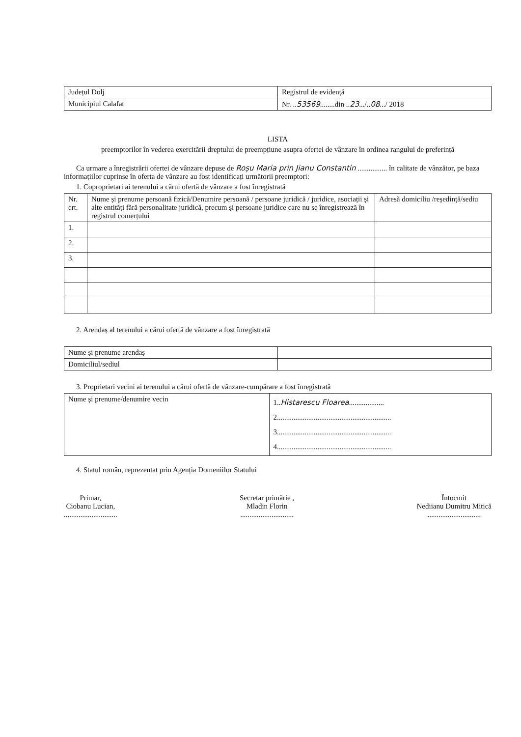| Județul Dolj | Registrul de evidență |
| Municipiul Calafat | Nr. .. 53569 ........din .. 23 .../.. 08 .../ 2018 |
LISTA
preemptorilor în vederea exercitării dreptului de preempțiune asupra ofertei de vânzare în ordinea rangului de preferință
Ca urmare a înregistrării ofertei de vânzare depuse de Roșu Maria prin Jianu Constantin ................ în calitate de vânzător, pe baza informațiilor cuprinse în oferta de vânzare au fost identificați următorii preemptori:
1. Coproprietari ai terenului a cărui ofertă de vânzare a fost înregistrată
| Nr. crt. | Nume și prenume persoană fizică/Denumire persoană / persoane juridică / juridice, asociații și alte entități fără personalitate juridică, precum și persoane juridice care nu se înregistrează în registrul comerțului | Adresă domiciliu /reședință/sediu |
| --- | --- | --- |
| 1. | | |
| 2. | | |
| 3. | | |
2. Arendaș al terenului a cărui ofertă de vânzare a fost înregistrată
| Nume și prenume arendaș | |
| Domiciliul/sediul | |
3. Proprietari vecini ai terenului a cărui ofertă de vânzare-cumpărare a fost înregistrată
| Nume și prenume/denumire vecin | 1.. Histarescu Floarea ................... 2.............................................................. 3.............................................................. 4.............................................................. |
4. Statul român, reprezentat prin Agenția Domeniilor Statului
Primar,
Ciobanu Lucian,
.............................
Secretar primărie ,
Mladin Florin
.............................
Întocmit
Nediianu Dumitru Mitică
.............................